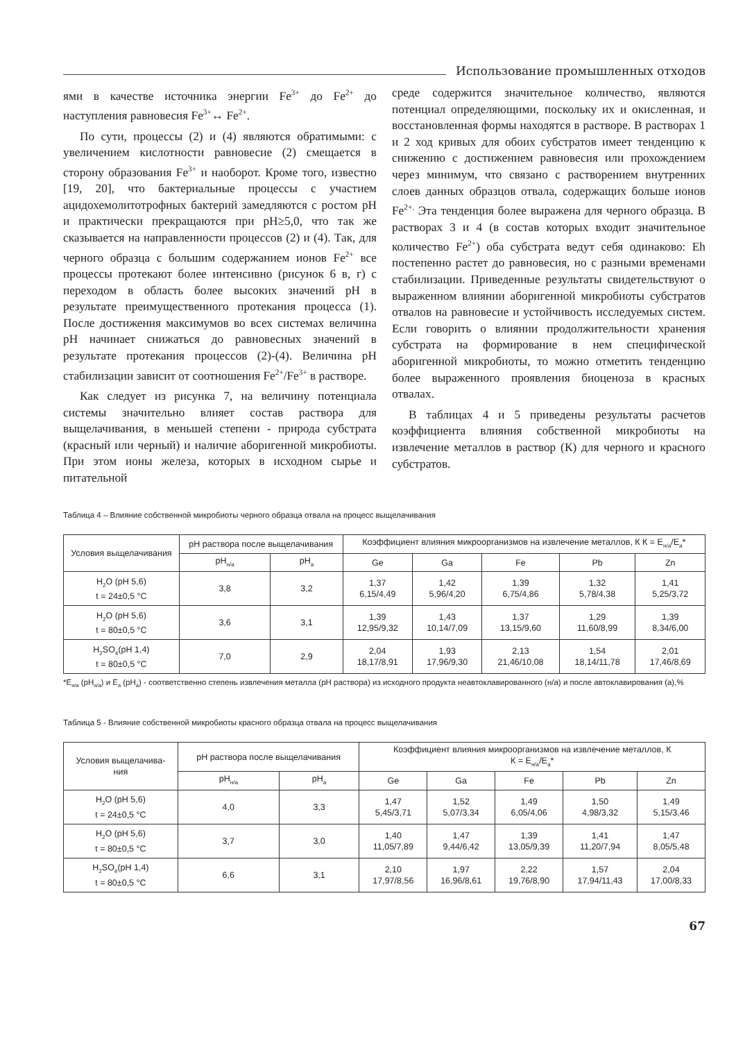Использование промышленных отходов
ями в качестве источника энергии Fe<sup>3+</sup> до Fe<sup>2+</sup> до наступления равновесия Fe<sup>3+</sup>↔ Fe<sup>2+</sup>.
По сути, процессы (2) и (4) являются обратимыми: с увеличением кислотности равновесие (2) смещается в сторону образования Fe<sup>3+</sup> и наоборот. Кроме того, известно [19, 20], что бактериальные процессы с участием ацидохемолитотрофных бактерий замедляются с ростом pH и практически прекращаются при pH≥5,0, что так же сказывается на направленности процессов (2) и (4). Так, для черного образца с большим содержанием ионов Fe<sup>2+</sup> все процессы протекают более интенсивно (рисунок 6 в, г) с переходом в область более высоких значений pH в результате преимущественного протекания процесса (1). После достижения максимумов во всех системах величина pH начинает снижаться до равновесных значений в результате протекания процессов (2)-(4). Величина pH стабилизации зависит от соотношения Fe<sup>2+</sup>/Fe<sup>3+</sup> в растворе.
Как следует из рисунка 7, на величину потенциала системы значительно влияет состав раствора для выщелачивания, в меньшей степени - природа субстрата (красный или черный) и наличие аборигенной микробиоты. При этом ионы железа, которых в исходном сырье и питательной
среде содержится значительное количество, являются потенциал определяющими, поскольку их и окисленная, и восстановленная формы находятся в растворе. В растворах 1 и 2 ход кривых для обоих субстратов имеет тенденцию к снижению с достижением равновесия или прохождением через минимум, что связано с растворением внутренних слоев данных образцов отвала, содержащих больше ионов Fe<sup>2+.</sup> Эта тенденция более выражена для черного образца. В растворах 3 и 4 (в состав которых входит значительное количество Fe<sup>2+</sup>) оба субстрата ведут себя одинаково: Eh постепенно растет до равновесия, но с разными временами стабилизации. Приведенные результаты свидетельствуют о выраженном влиянии аборигенной микробиоты субстратов отвалов на равновесие и устойчивость исследуемых систем. Если говорить о влиянии продолжительности хранения субстрата на формирование в нем специфической аборигенной микробиоты, то можно отметить тенденцию более выраженного проявления биоценоза в красных отвалах.
В таблицах 4 и 5 приведены результаты расчетов коэффициента влияния собственной микробиоты на извлечение металлов в раствор (К) для черного и красного субстратов.
Таблица 4 – Влияние собственной микробиоты черного образца отвала на процесс выщелачивания
| Условия выщелачивания | pH раствора после выщелачивания | | Коэффициент влияния микроорганизмов на извлечение металлов, К К = E<sub>н/а</sub>/E<sub>а</sub>* | | | | |
| --- | --- | --- | --- | --- | --- | --- | --- |
| | pH<sub>н/а</sub> | pH<sub>а</sub> | Ge | Ga | Fe | Pb | Zn |
| H<sub>2</sub>O (pH 5,6) t = 24±0,5 °C | 3,8 | 3,2 | 1,37 6,15/4,49 | 1,42 5,96/4,20 | 1,39 6,75/4,86 | 1,32 5,78/4,38 | 1,41 5,25/3,72 |
| H<sub>2</sub>O (pH 5,6) t = 80±0,5 °C | 3,6 | 3,1 | 1,39 12,95/9,32 | 1,43 10,14/7,09 | 1,37 13,15/9,60 | 1,29 11,60/8,99 | 1,39 8,34/6,00 |
| H<sub>2</sub>SO<sub>4</sub>(pH 1,4) t = 80±0,5 °C | 7,0 | 2,9 | 2,04 18,17/8,91 | 1,93 17,96/9,30 | 2,13 21,46/10,08 | 1,54 18,14/11,78 | 2,01 17,46/8,69 |
*E<sub>н/а</sub> (pH<sub>н/а</sub>) и E<sub>а</sub> (pH<sub>а</sub>) - соответственно степень извлечения металла (pH раствора) из исходного продукта неавтоклавированного (н/а) и после автоклавирования (а),%
Таблица 5 - Влияние собственной микробиоты красного образца отвала на процесс выщелачивания
| Условия выщелачива- ния | pH раствора после выщелачивания | | Коэффициент влияния микроорганизмов на извлечение металлов, К К = E<sub>н/а</sub>/E<sub>а</sub>* | | | | |
| --- | --- | --- | --- | --- | --- | --- | --- |
| | pH<sub>н/а</sub> | pH<sub>а</sub> | Ge | Ga | Fe | Pb | Zn |
| H<sub>2</sub>O (pH 5,6) t = 24±0,5 °C | 4,0 | 3,3 | 1,47 5,45/3,71 | 1,52 5,07/3,34 | 1,49 6,05/4,06 | 1,50 4,98/3,32 | 1,49 5,15/3,46 |
| H<sub>2</sub>O (pH 5,6) t = 80±0,5 °C | 3,7 | 3,0 | 1,40 11,05/7,89 | 1,47 9,44/6,42 | 1,39 13,05/9,39 | 1,41 11,20/7,94 | 1,47 8,05/5,48 |
| H<sub>2</sub>SO<sub>4</sub>(pH 1,4) t = 80±0,5 °C | 6,6 | 3,1 | 2,10 17,97/8,56 | 1,97 16,96/8,61 | 2,22 19,76/8,90 | 1,57 17,94/11,43 | 2,04 17,00/8,33 |
67